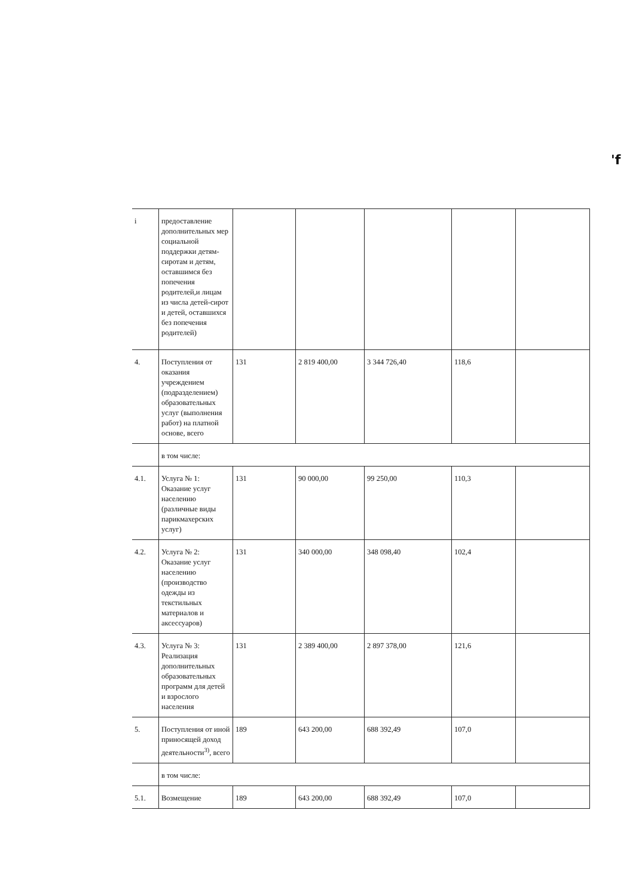'f
| i | предоставление дополнительных мер социальной поддержки детям-сиротам и детям, оставшимся без попечения родителей,и лицам из числа детей-сирот и детей, оставшихся без попечения родителей) | | | | | |
| 4. | Поступления от оказания учреждением (подразделением) образовательных услуг (выполнения работ) на платной основе, всего | 131 | 2 819 400,00 | 3 344 726,40 | 118,6 | |
| | в том числе: | | | | | |
| 4.1. | Услуга № 1: Оказание услуг населению (различные виды парикмахерских услуг) | 131 | 90 000,00 | 99 250,00 | 110,3 | |
| 4.2. | Услуга № 2: Оказание услуг населению (производство одежды из текстильных материалов и аксессуаров) | 131 | 340 000,00 | 348 098,40 | 102,4 | |
| 4.3. | Услуга № 3: Реализация дополнительных образовательных программ для детей и взрослого населения | 131 | 2 389 400,00 | 2 897 378,00 | 121,6 | |
| 5. | Поступления от иной приносящей доход деятельности<sup>3)</sup>, всего | 189 | 643 200,00 | 688 392,49 | 107,0 | |
| | в том числе: | | | | | |
| 5.1. | Возмещение | 189 | 643 200,00 | 688 392,49 | 107,0 | |